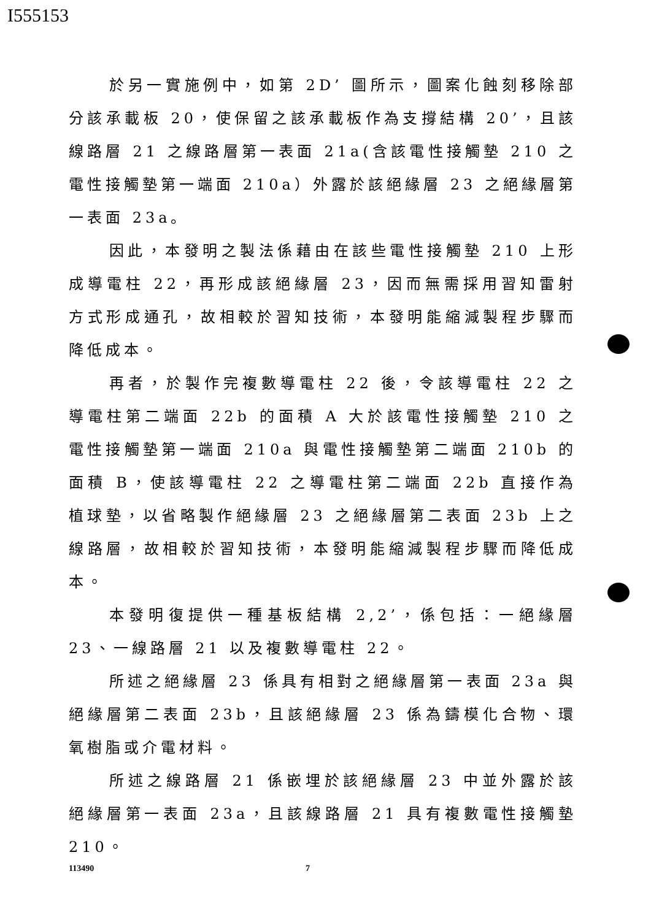I555153
於另一實施例中，如第 2D’ 圖所示，圖案化蝕刻移除部分該承載板 20，使保留之該承載板作為支撐結構 20’，且該線路層 21 之線路層第一表面 21a(含該電性接觸墊 210 之電性接觸墊第一端面 210a）外露於該絕緣層 23 之絕緣層第一表面 23a。
因此，本發明之製法係藉由在該些電性接觸墊 210 上形成導電柱 22，再形成該絕緣層 23，因而無需採用習知雷射方式形成通孔，故相較於習知技術，本發明能縮減製程步驟而降低成本。
再者，於製作完複數導電柱 22 後，令該導電柱 22 之導電柱第二端面 22b 的面積 A 大於該電性接觸墊 210 之電性接觸墊第一端面 210a 與電性接觸墊第二端面 210b 的面積 B，使該導電柱 22 之導電柱第二端面 22b 直接作為植球墊，以省略製作絕緣層 23 之絕緣層第二表面 23b 上之線路層，故相較於習知技術，本發明能縮減製程步驟而降低成本。
本發明復提供一種基板結構 2,2’，係包括：一絕緣層 23、一線路層 21 以及複數導電柱 22。
所述之絕緣層 23 係具有相對之絕緣層第一表面 23a 與絕緣層第二表面 23b，且該絕緣層 23 係為鑄模化合物、環氧樹脂或介電材料。
所述之線路層 21 係嵌埋於該絕緣層 23 中並外露於該絕緣層第一表面 23a，且該線路層 21 具有複數電性接觸墊 210。
113490 7